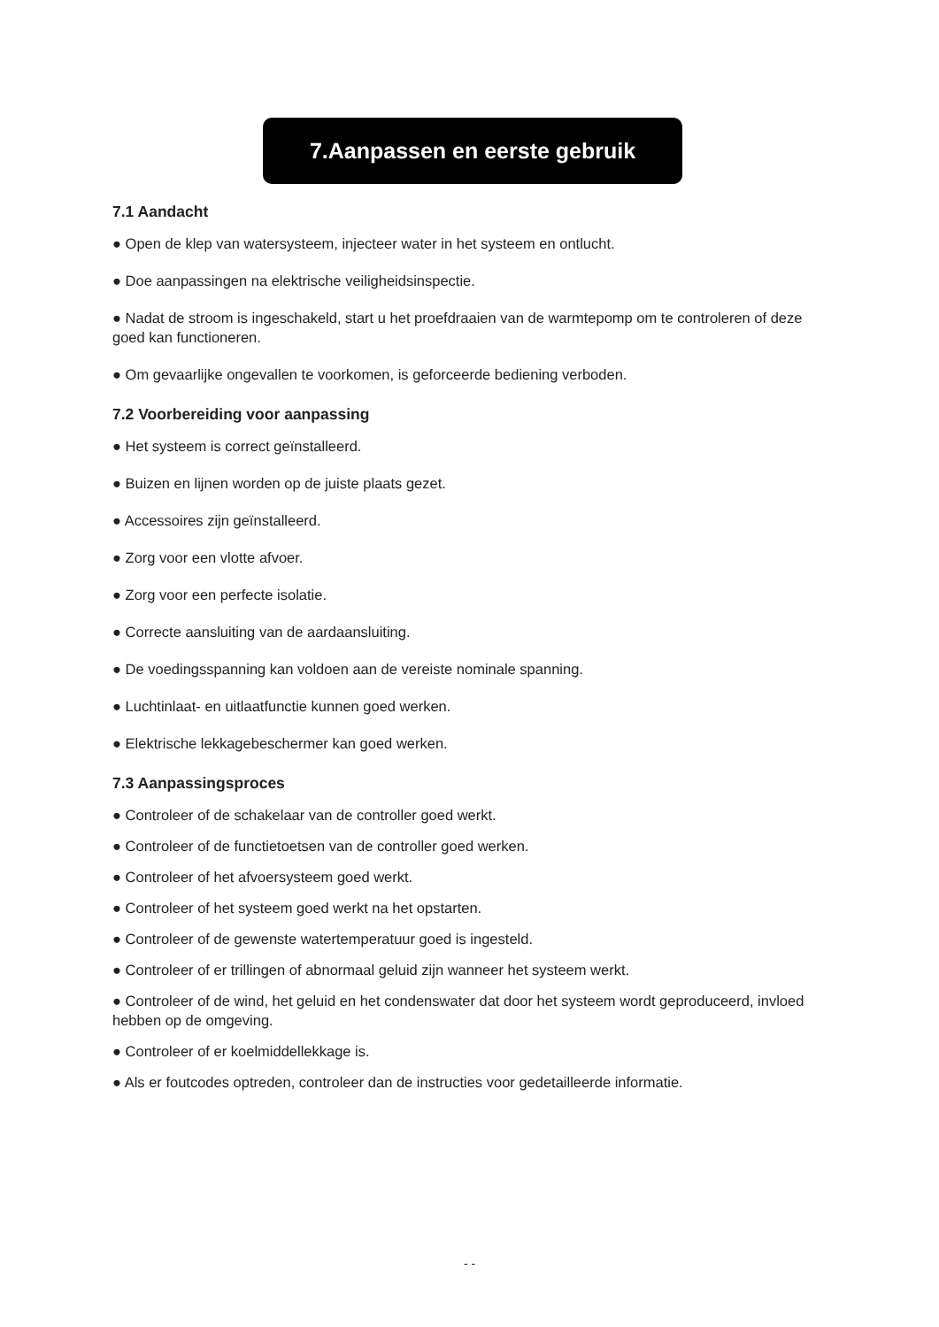7.Aanpassen en eerste gebruik
7.1 Aandacht
● Open de klep van watersysteem, injecteer water in het systeem en ontlucht.
● Doe aanpassingen na elektrische veiligheidsinspectie.
● Nadat de stroom is ingeschakeld, start u het proefdraaien van de warmtepomp om te controleren of deze goed kan functioneren.
● Om gevaarlijke ongevallen te voorkomen, is geforceerde bediening verboden.
7.2 Voorbereiding voor aanpassing
● Het systeem is correct geïnstalleerd.
● Buizen en lijnen worden op de juiste plaats gezet.
● Accessoires zijn geïnstalleerd.
● Zorg voor een vlotte afvoer.
● Zorg voor een perfecte isolatie.
● Correcte aansluiting van de aardaansluiting.
● De voedingsspanning kan voldoen aan de vereiste nominale spanning.
● Luchtinlaat- en uitlaatfunctie kunnen goed werken.
● Elektrische lekkagebeschermer kan goed werken.
7.3 Aanpassingsproces
● Controleer of de schakelaar van de controller goed werkt.
● Controleer of de functietoetsen van de controller goed werken.
● Controleer of het afvoersysteem goed werkt.
● Controleer of het systeem goed werkt na het opstarten.
● Controleer of de gewenste watertemperatuur goed is ingesteld.
● Controleer of er trillingen of abnormaal geluid zijn wanneer het systeem werkt.
● Controleer of de wind, het geluid en het condenswater dat door het systeem wordt geproduceerd, invloed hebben op de omgeving.
● Controleer of er koelmiddellekkage is.
● Als er foutcodes optreden, controleer dan de instructies voor gedetailleerde informatie.
- -